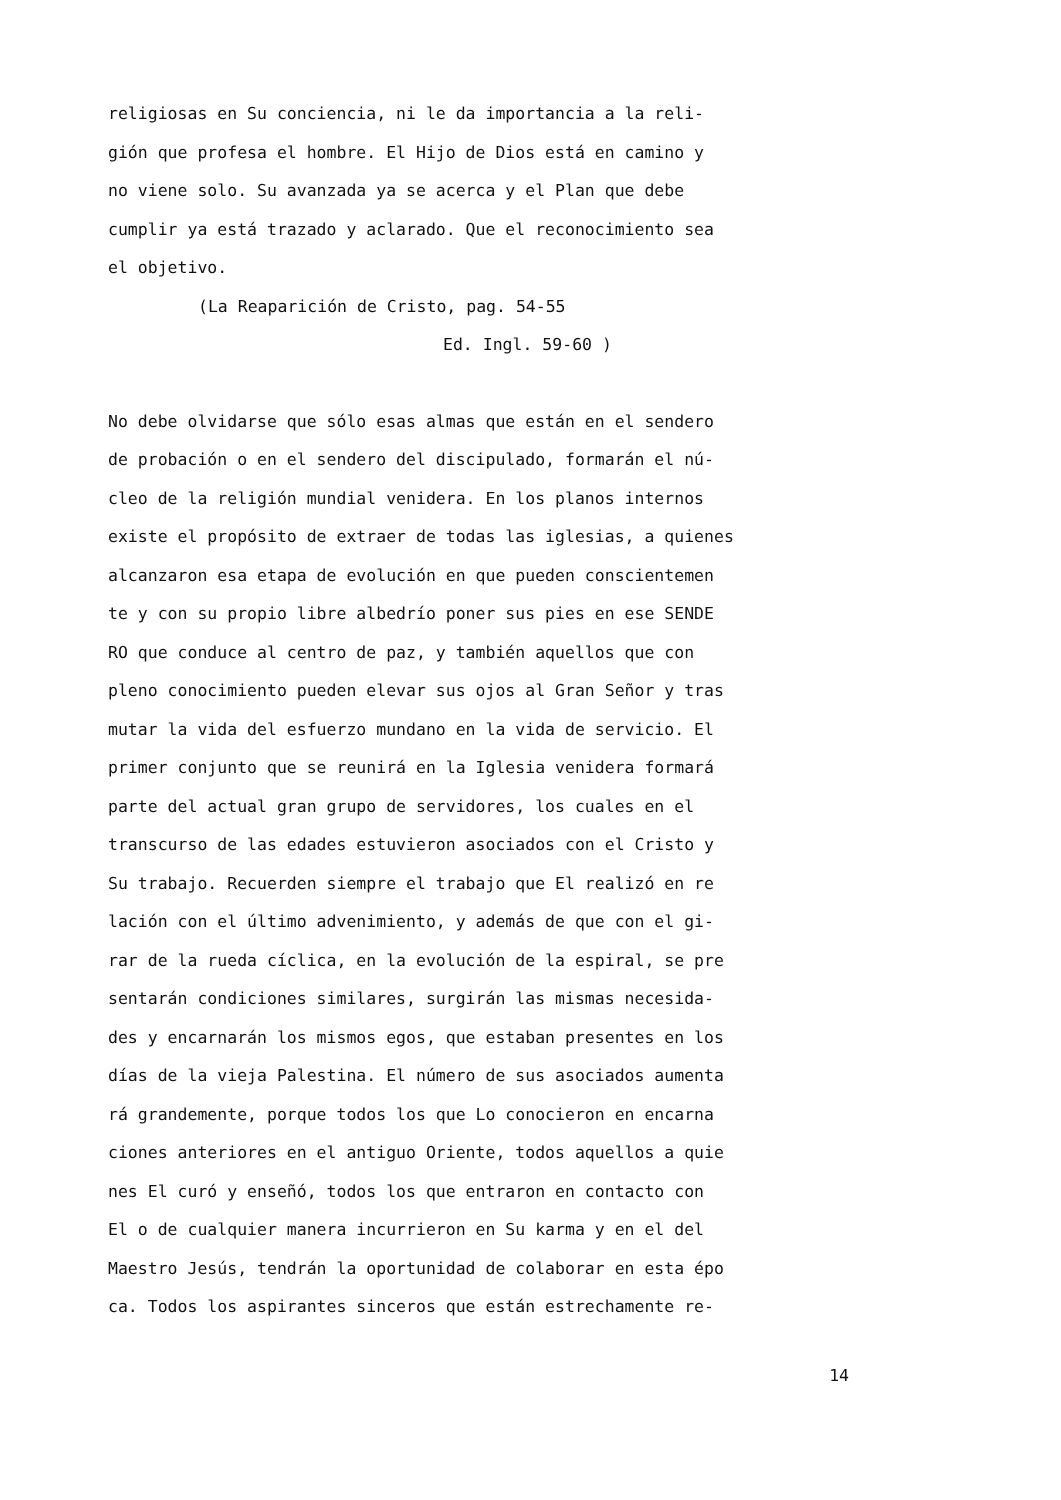religiosas en Su conciencia, ni le da importancia a la reli-
gión que profesa el hombre. El Hijo de Dios está en camino y
no viene solo. Su avanzada ya se acerca y el Plan que debe
cumplir ya está trazado y aclarado. Que el reconocimiento sea
el objetivo.
(La Reaparición de Cristo, pag. 54-55
Ed. Ingl. 59-60 )
No debe olvidarse que sólo esas almas que están en el sendero
de probación o en el sendero del discipulado, formarán el nú-
cleo de la religión mundial venidera. En los planos internos
existe el propósito de extraer de todas las iglesias, a quienes
alcanzaron esa etapa de evolución en que pueden conscientemen
te y con su propio libre albedrío poner sus pies en ese SENDE
RO que conduce al centro de paz, y también aquellos que con
pleno conocimiento pueden elevar sus ojos al Gran Señor y tras
mutar la vida del esfuerzo mundano en la vida de servicio. El
primer conjunto que se reunirá en la Iglesia venidera formará
parte del actual gran grupo de servidores, los cuales en el
transcurso de las edades estuvieron asociados con el Cristo y
Su trabajo. Recuerden siempre el trabajo que El realizó en re
lación con el último advenimiento, y además de que con el gi-
rar de la rueda cíclica, en la evolución de la espiral, se pre
sentarán condiciones similares, surgirán las mismas necesida-
des y encarnarán los mismos egos, que estaban presentes en los
días de la vieja Palestina. El número de sus asociados aumenta
rá grandemente, porque todos los que Lo conocieron en encarna
ciones anteriores en el antiguo Oriente, todos aquellos a quie
nes El curó y enseñó, todos los que entraron en contacto con
El o de cualquier manera incurrieron en Su karma y en el del
Maestro Jesús, tendrán la oportunidad de colaborar en esta épo
ca. Todos los aspirantes sinceros que están estrechamente re-
14